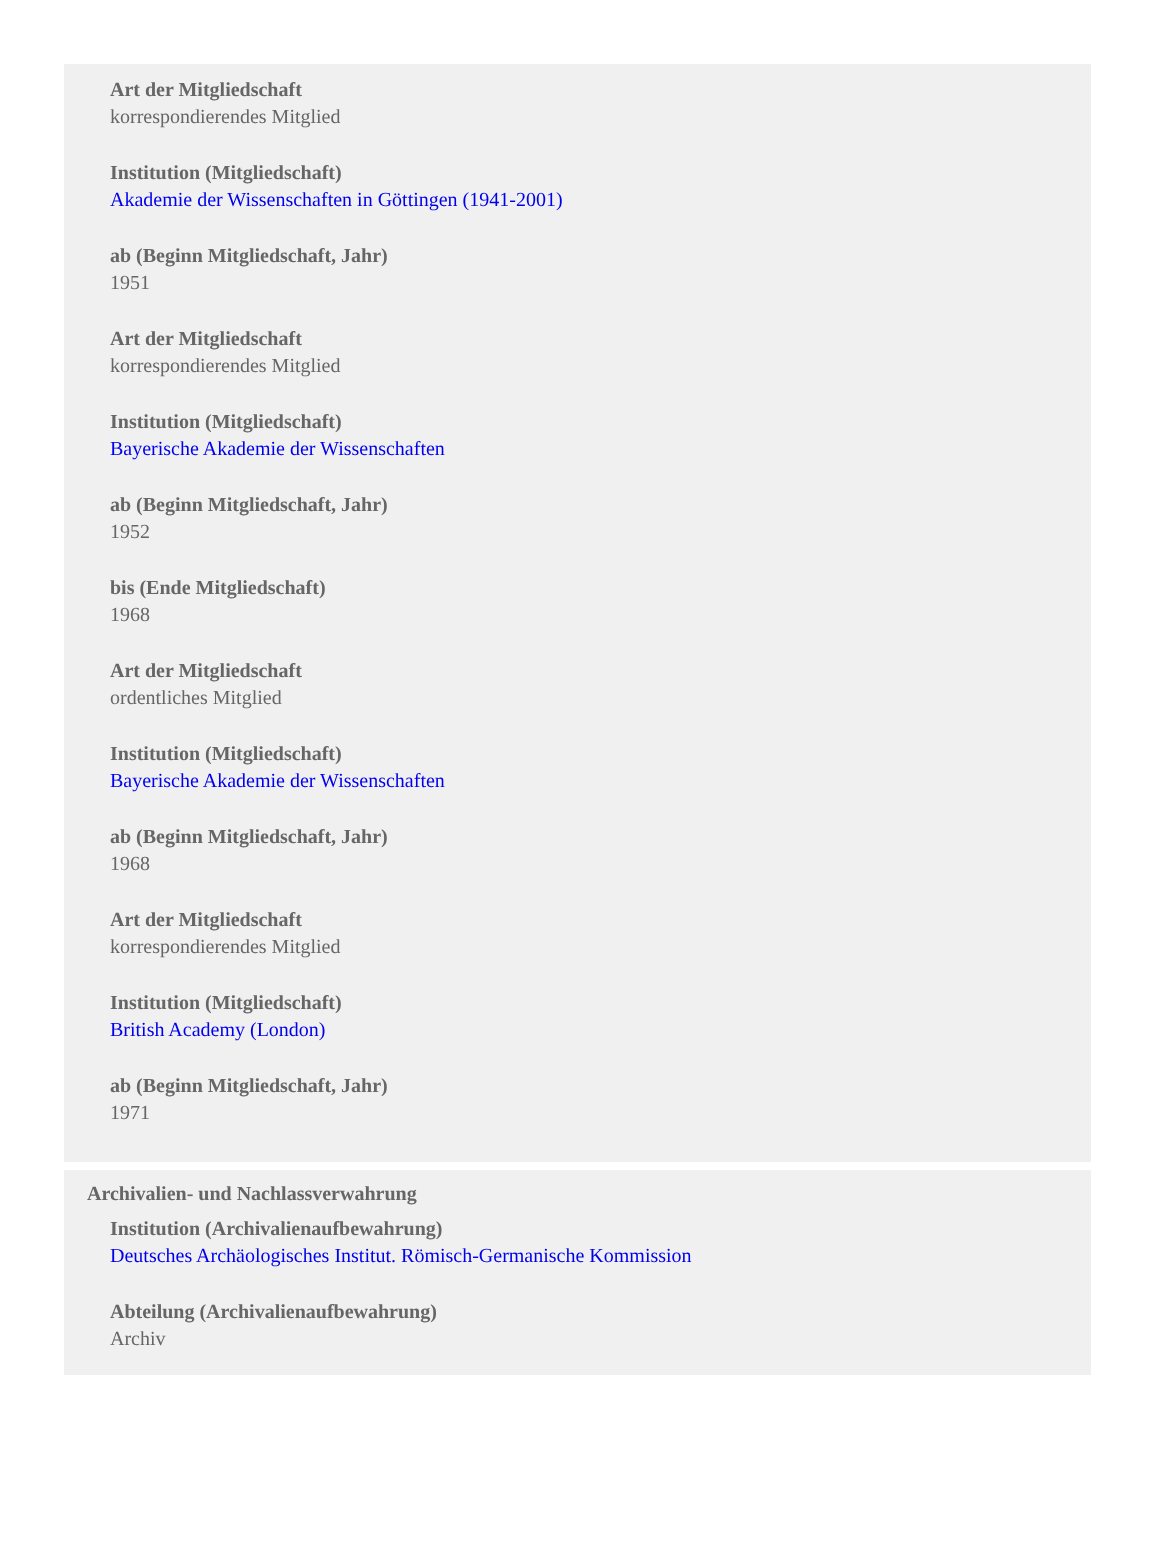Art der Mitgliedschaft
korrespondierendes Mitglied
Institution (Mitgliedschaft)
Akademie der Wissenschaften in Göttingen (1941-2001)
ab (Beginn Mitgliedschaft, Jahr)
1951
Art der Mitgliedschaft
korrespondierendes Mitglied
Institution (Mitgliedschaft)
Bayerische Akademie der Wissenschaften
ab (Beginn Mitgliedschaft, Jahr)
1952
bis (Ende Mitgliedschaft)
1968
Art der Mitgliedschaft
ordentliches Mitglied
Institution (Mitgliedschaft)
Bayerische Akademie der Wissenschaften
ab (Beginn Mitgliedschaft, Jahr)
1968
Art der Mitgliedschaft
korrespondierendes Mitglied
Institution (Mitgliedschaft)
British Academy (London)
ab (Beginn Mitgliedschaft, Jahr)
1971
Archivalien- und Nachlassverwahrung
Institution (Archivalienaufbewahrung)
Deutsches Archäologisches Institut. Römisch-Germanische Kommission
Abteilung (Archivalienaufbewahrung)
Archiv